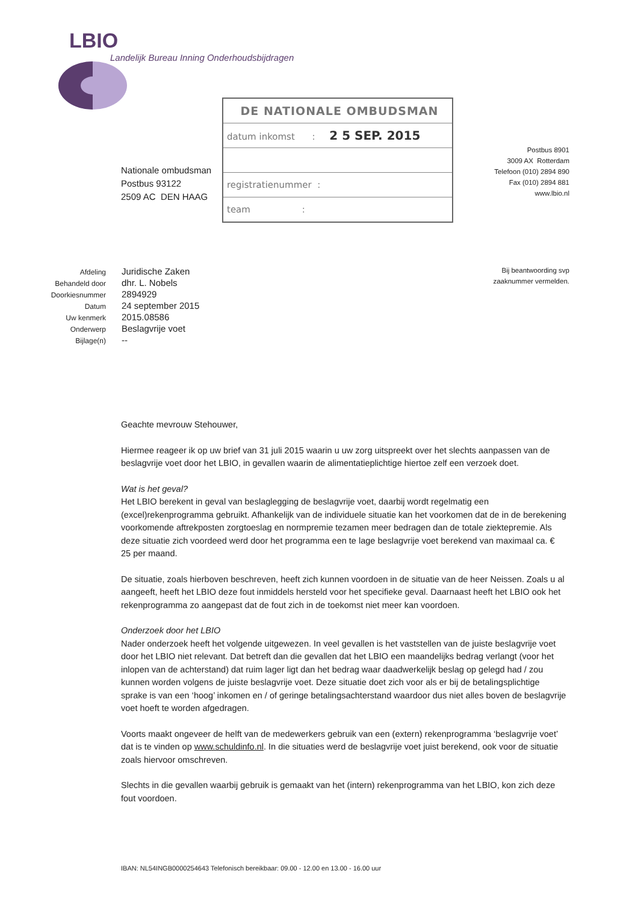LBIO
Landelijk Bureau Inning Onderhoudsbijdragen
DE NATIONALE OMBUDSMAN
datum inkomst : 2 5 SEP. 2015
registratienummer :
team :
Nationale ombudsman
Postbus 93122
2509 AC DEN HAAG
Postbus 8901
3009 AX Rotterdam
Telefoon (010) 2894 890
Fax (010) 2894 881
www.lbio.nl
Bij beantwoording svp
zaaknummer vermelden.
| Afdeling | Juridische Zaken |
| Behandeld door | dhr. L. Nobels |
| Doorkiesnummer | 2894929 |
| Datum | 24 september 2015 |
| Uw kenmerk | 2015.08586 |
| Onderwerp | Beslagvrije voet |
| Bijlage(n) | -- |
Geachte mevrouw Stehouwer,
Hiermee reageer ik op uw brief van 31 juli 2015 waarin u uw zorg uitspreekt over het slechts aanpassen van de beslagvrije voet door het LBIO, in gevallen waarin de alimentatieplichtige hiertoe zelf een verzoek doet.
Wat is het geval?
Het LBIO berekent in geval van beslaglegging de beslagvrije voet, daarbij wordt regelmatig een (excel)rekenprogramma gebruikt. Afhankelijk van de individuele situatie kan het voorkomen dat de in de berekening voorkomende aftrekposten zorgtoeslag en normpremie tezamen meer bedragen dan de totale ziektepremie. Als deze situatie zich voordeed werd door het programma een te lage beslagvrije voet berekend van maximaal ca. € 25 per maand.
De situatie, zoals hierboven beschreven, heeft zich kunnen voordoen in de situatie van de heer Neissen. Zoals u al aangeeft, heeft het LBIO deze fout inmiddels hersteld voor het specifieke geval. Daarnaast heeft het LBIO ook het rekenprogramma zo aangepast dat de fout zich in de toekomst niet meer kan voordoen.
Onderzoek door het LBIO
Nader onderzoek heeft het volgende uitgewezen. In veel gevallen is het vaststellen van de juiste beslagvrije voet door het LBIO niet relevant. Dat betreft dan die gevallen dat het LBIO een maandelijks bedrag verlangt (voor het inlopen van de achterstand) dat ruim lager ligt dan het bedrag waar daadwerkelijk beslag op gelegd had / zou kunnen worden volgens de juiste beslagvrije voet. Deze situatie doet zich voor als er bij de betalingsplichtige sprake is van een ‘hoog’ inkomen en / of geringe betalingsachterstand waardoor dus niet alles boven de beslagvrije voet hoeft te worden afgedragen.
Voorts maakt ongeveer de helft van de medewerkers gebruik van een (extern) rekenprogramma ‘beslagvrije voet’ dat is te vinden op www.schuldinfo.nl. In die situaties werd de beslagvrije voet juist berekend, ook voor de situatie zoals hiervoor omschreven.
Slechts in die gevallen waarbij gebruik is gemaakt van het (intern) rekenprogramma van het LBIO, kon zich deze fout voordoen.
IBAN: NL54INGB0000254643 Telefonisch bereikbaar: 09.00 - 12.00 en 13.00 - 16.00 uur